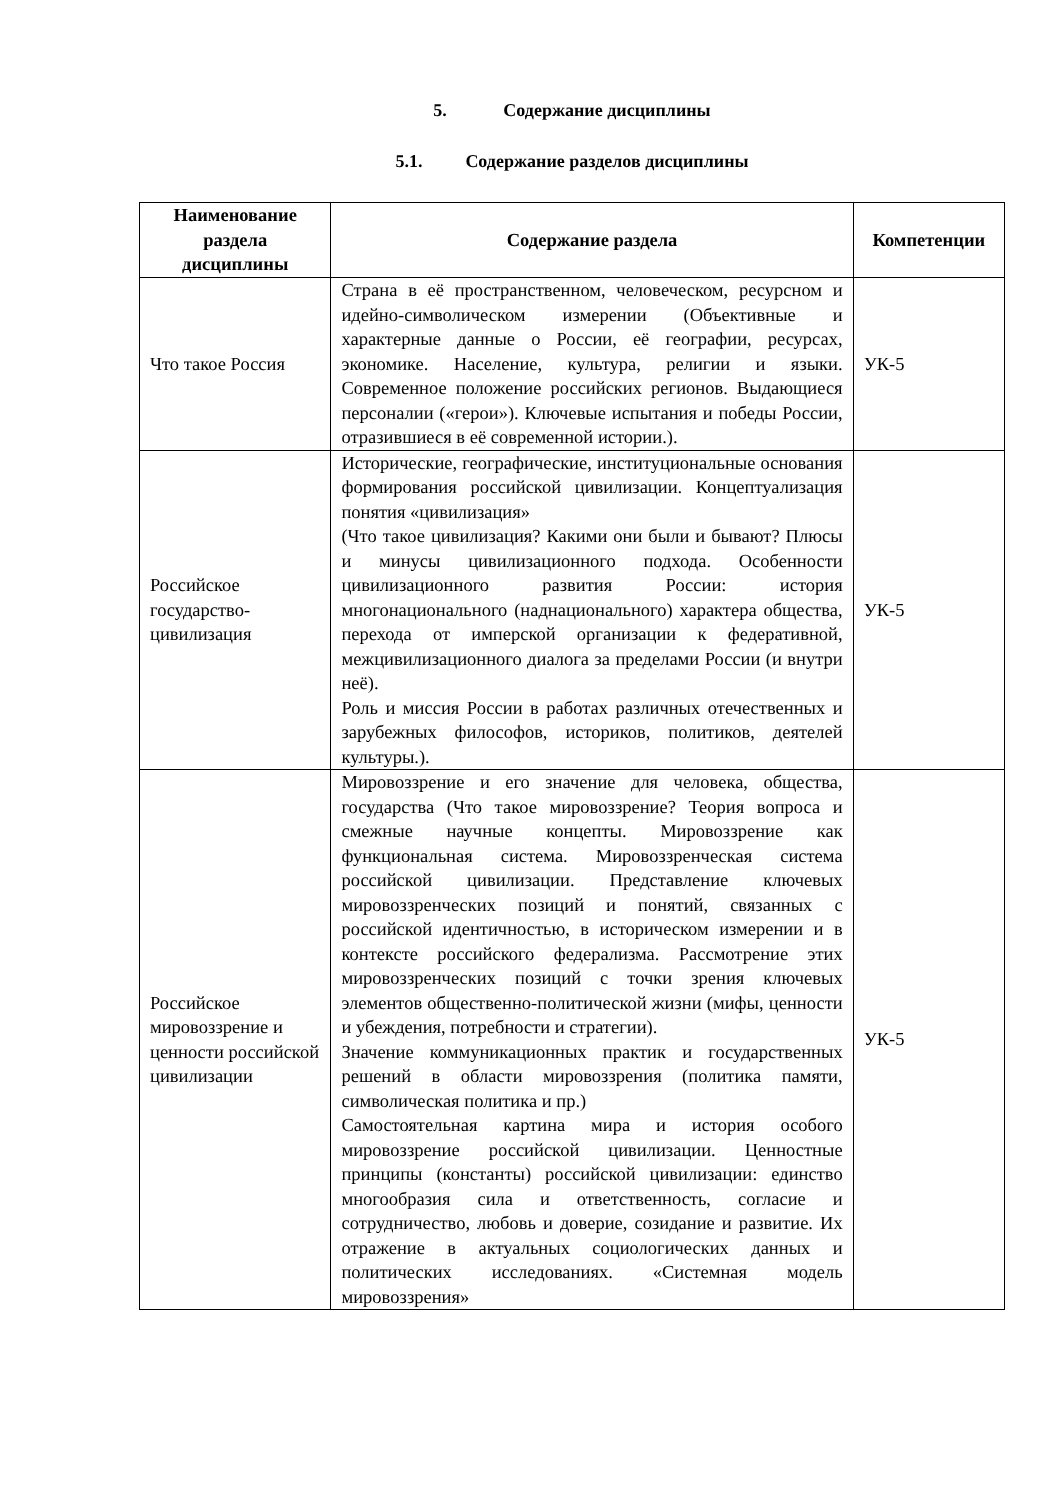5. Содержание дисциплины
5.1. Содержание разделов дисциплины
| Наименование раздела дисциплины | Содержание раздела | Компетенции |
| --- | --- | --- |
| Что такое Россия | Страна в её пространственном, человеческом, ресурсном и идейно-символическом измерении (Объективные и характерные данные о России, её географии, ресурсах, экономике. Население, культура, религии и языки. Современное положение российских регионов. Выдающиеся персоналии («герои»). Ключевые испытания и победы России, отразившиеся в её современной истории.). | УК-5 |
| Российское государство-цивилизация | Исторические, географические, институциональные основания формирования российской цивилизации. Концептуализация понятия «цивилизация» (Что такое цивилизация? Какими они были и бывают? Плюсы и минусы цивилизационного подхода. Особенности цивилизационного развития России: история многонационального (наднационального) характера общества, перехода от имперской организации к федеративной, межцивилизационного диалога за пределами России (и внутри неё). Роль и миссия России в работах различных отечественных и зарубежных философов, историков, политиков, деятелей культуры.). | УК-5 |
| Российское мировоззрение и ценности российской цивилизации | Мировоззрение и его значение для человека, общества, государства (Что такое мировоззрение? Теория вопроса и смежные научные концепты. Мировоззрение как функциональная система. Мировоззренческая система российской цивилизации. Представление ключевых мировоззренческих позиций и понятий, связанных с российской идентичностью, в историческом измерении и в контексте российского федерализма. Рассмотрение этих мировоззренческих позиций с точки зрения ключевых элементов общественно-политической жизни (мифы, ценности и убеждения, потребности и стратегии). Значение коммуникационных практик и государственных решений в области мировоззрения (политика памяти, символическая политика и пр.) Самостоятельная картина мира и история особого мировоззрение российской цивилизации. Ценностные принципы (константы) российской цивилизации: единство многообразия сила и ответственность, согласие и сотрудничество, любовь и доверие, созидание и развитие. Их отражение в актуальных социологических данных и политических исследованиях. «Системная модель мировоззрения» | УК-5 |